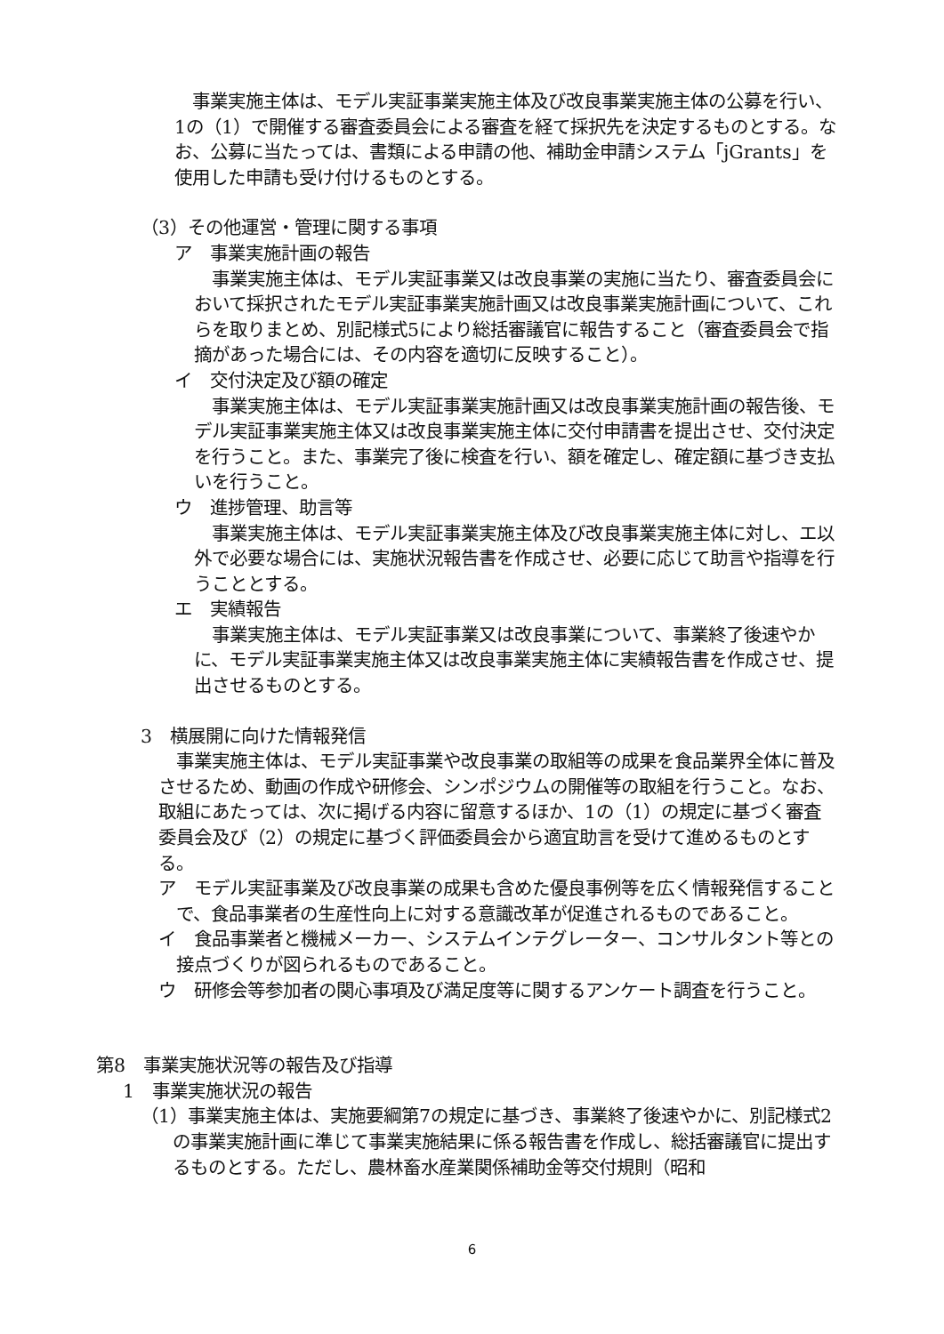事業実施主体は、モデル実証事業実施主体及び改良事業実施主体の公募を行い、1の（1）で開催する審査委員会による審査を経て採択先を決定するものとする。なお、公募に当たっては、書類による申請の他、補助金申請システム「jGrants」を使用した申請も受け付けるものとする。
（3）その他運営・管理に関する事項
ア　事業実施計画の報告
事業実施主体は、モデル実証事業又は改良事業の実施に当たり、審査委員会において採択されたモデル実証事業実施計画又は改良事業実施計画について、これらを取りまとめ、別記様式5により総括審議官に報告すること（審査委員会で指摘があった場合には、その内容を適切に反映すること）。
イ　交付決定及び額の確定
事業実施主体は、モデル実証事業実施計画又は改良事業実施計画の報告後、モデル実証事業実施主体又は改良事業実施主体に交付申請書を提出させ、交付決定を行うこと。また、事業完了後に検査を行い、額を確定し、確定額に基づき支払いを行うこと。
ウ　進捗管理、助言等
事業実施主体は、モデル実証事業実施主体及び改良事業実施主体に対し、エ以外で必要な場合には、実施状況報告書を作成させ、必要に応じて助言や指導を行うこととする。
エ　実績報告
事業実施主体は、モデル実証事業又は改良事業について、事業終了後速やかに、モデル実証事業実施主体又は改良事業実施主体に実績報告書を作成させ、提出させるものとする。
3　横展開に向けた情報発信
事業実施主体は、モデル実証事業や改良事業の取組等の成果を食品業界全体に普及させるため、動画の作成や研修会、シンポジウムの開催等の取組を行うこと。なお、取組にあたっては、次に掲げる内容に留意するほか、1の（1）の規定に基づく審査委員会及び（2）の規定に基づく評価委員会から適宜助言を受けて進めるものとする。
ア　モデル実証事業及び改良事業の成果も含めた優良事例等を広く情報発信することで、食品事業者の生産性向上に対する意識改革が促進されるものであること。
イ　食品事業者と機械メーカー、システムインテグレーター、コンサルタント等との接点づくりが図られるものであること。
ウ　研修会等参加者の関心事項及び満足度等に関するアンケート調査を行うこと。
第8　事業実施状況等の報告及び指導
1　事業実施状況の報告
（1）事業実施主体は、実施要綱第7の規定に基づき、事業終了後速やかに、別記様式2の事業実施計画に準じて事業実施結果に係る報告書を作成し、総括審議官に提出するものとする。ただし、農林畜水産業関係補助金等交付規則（昭和
6